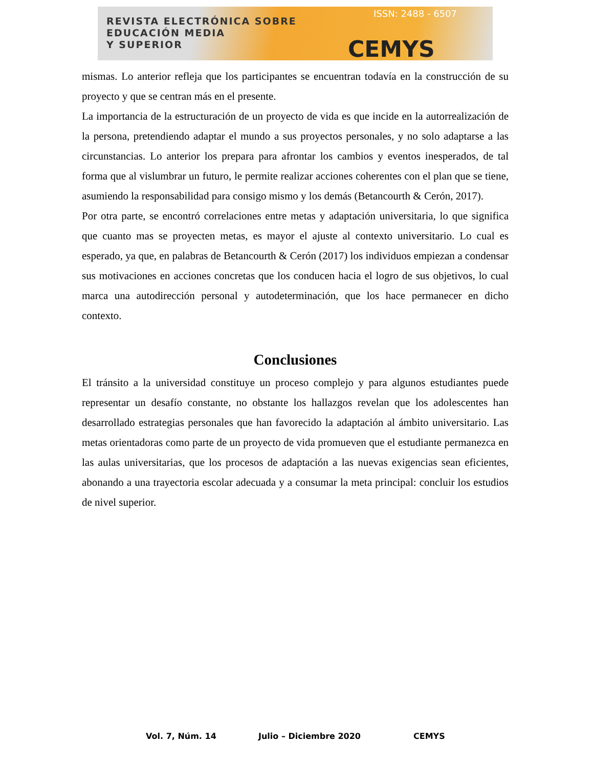REVISTA ELECTRÓNICA SOBRE
EDUCACIÓN MEDIA
Y SUPERIOR
ISSN: 2488 - 6507
CEMYS
mismas. Lo anterior refleja que los participantes se encuentran todavía en la construcción de su proyecto y que se centran más en el presente.
La importancia de la estructuración de un proyecto de vida es que incide en la autorrealización de la persona, pretendiendo adaptar el mundo a sus proyectos personales, y no solo adaptarse a las circunstancias. Lo anterior los prepara para afrontar los cambios y eventos inesperados, de tal forma que al vislumbrar un futuro, le permite realizar acciones coherentes con el plan que se tiene, asumiendo la responsabilidad para consigo mismo y los demás (Betancourth & Cerón, 2017).
Por otra parte, se encontró correlaciones entre metas y adaptación universitaria, lo que significa que cuanto mas se proyecten metas, es mayor el ajuste al contexto universitario. Lo cual es esperado, ya que, en palabras de Betancourth & Cerón (2017) los individuos empiezan a condensar sus motivaciones en acciones concretas que los conducen hacia el logro de sus objetivos, lo cual marca una autodirección personal y autodeterminación, que los hace permanecer en dicho contexto.
Conclusiones
El tránsito a la universidad constituye un proceso complejo y para algunos estudiantes puede representar un desafío constante, no obstante los hallazgos revelan que los adolescentes han desarrollado estrategias personales que han favorecido la adaptación al ámbito universitario. Las metas orientadoras como parte de un proyecto de vida promueven que el estudiante permanezca en las aulas universitarias, que los procesos de adaptación a las nuevas exigencias sean eficientes, abonando a una trayectoria escolar adecuada y a consumar la meta principal: concluir los estudios de nivel superior.
Vol. 7, Núm. 14 Julio – Diciembre 2020 CEMYS